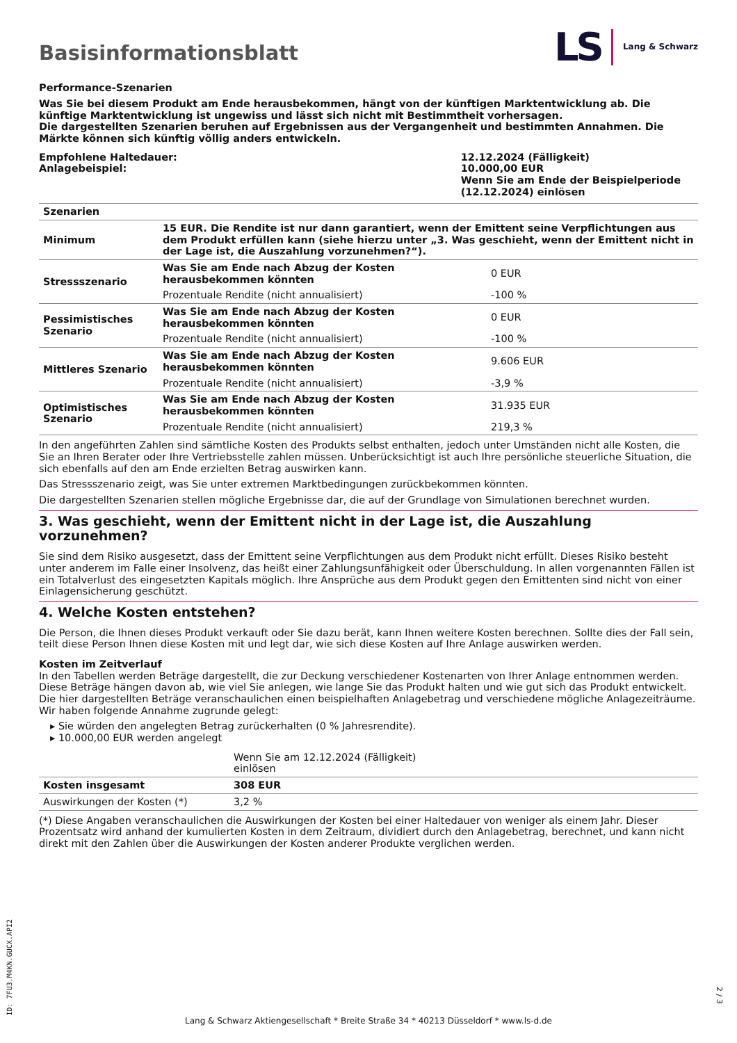Basisinformationsblatt
LS Lang & Schwarz
Performance-Szenarien
Was Sie bei diesem Produkt am Ende herausbekommen, hängt von der künftigen Marktentwicklung ab. Die künftige Marktentwicklung ist ungewiss und lässt sich nicht mit Bestimmtheit vorhersagen.
Die dargestellten Szenarien beruhen auf Ergebnissen aus der Vergangenheit und bestimmten Annahmen. Die Märkte können sich künftig völlig anders entwickeln.
| Empfohlene Haltedauer: Anlagebeispiel: | 12.12.2024 (Fälligkeit) 10.000,00 EUR Wenn Sie am Ende der Beispielperiode (12.12.2024) einlösen |
| Szenarien | | |
| Minimum | 15 EUR. Die Rendite ist nur dann garantiert, wenn der Emittent seine Verpflichtungen aus dem Produkt erfüllen kann (siehe hierzu unter „3. Was geschieht, wenn der Emittent nicht in der Lage ist, die Auszahlung vorzunehmen?“). | |
| Stressszenario | Was Sie am Ende nach Abzug der Kosten herausbekommen könnten | 0 EUR |
| | Prozentuale Rendite (nicht annualisiert) | -100 % |
| Pessimistisches Szenario | Was Sie am Ende nach Abzug der Kosten herausbekommen könnten | 0 EUR |
| | Prozentuale Rendite (nicht annualisiert) | -100 % |
| Mittleres Szenario | Was Sie am Ende nach Abzug der Kosten herausbekommen könnten | 9.606 EUR |
| | Prozentuale Rendite (nicht annualisiert) | -3,9 % |
| Optimistisches Szenario | Was Sie am Ende nach Abzug der Kosten herausbekommen könnten | 31.935 EUR |
| | Prozentuale Rendite (nicht annualisiert) | 219,3 % |
In den angeführten Zahlen sind sämtliche Kosten des Produkts selbst enthalten, jedoch unter Umständen nicht alle Kosten, die Sie an Ihren Berater oder Ihre Vertriebsstelle zahlen müssen. Unberücksichtigt ist auch Ihre persönliche steuerliche Situation, die sich ebenfalls auf den am Ende erzielten Betrag auswirken kann.
Das Stressszenario zeigt, was Sie unter extremen Marktbedingungen zurückbekommen könnten.
Die dargestellten Szenarien stellen mögliche Ergebnisse dar, die auf der Grundlage von Simulationen berechnet wurden.
3. Was geschieht, wenn der Emittent nicht in der Lage ist, die Auszahlung vorzunehmen?
Sie sind dem Risiko ausgesetzt, dass der Emittent seine Verpflichtungen aus dem Produkt nicht erfüllt. Dieses Risiko besteht unter anderem im Falle einer Insolvenz, das heißt einer Zahlungsunfähigkeit oder Überschuldung. In allen vorgenannten Fällen ist ein Totalverlust des eingesetzten Kapitals möglich. Ihre Ansprüche aus dem Produkt gegen den Emittenten sind nicht von einer Einlagensicherung geschützt.
4. Welche Kosten entstehen?
Die Person, die Ihnen dieses Produkt verkauft oder Sie dazu berät, kann Ihnen weitere Kosten berechnen. Sollte dies der Fall sein, teilt diese Person Ihnen diese Kosten mit und legt dar, wie sich diese Kosten auf Ihre Anlage auswirken werden.
Kosten im Zeitverlauf
In den Tabellen werden Beträge dargestellt, die zur Deckung verschiedener Kostenarten von Ihrer Anlage entnommen werden. Diese Beträge hängen davon ab, wie viel Sie anlegen, wie lange Sie das Produkt halten und wie gut sich das Produkt entwickelt. Die hier dargestellten Beträge veranschaulichen einen beispielhaften Anlagebetrag und verschiedene mögliche Anlagezeiträume.
Wir haben folgende Annahme zugrunde gelegt:
▸ Sie würden den angelegten Betrag zurückerhalten (0 % Jahresrendite).
▸ 10.000,00 EUR werden angelegt
| | Wenn Sie am 12.12.2024 (Fälligkeit) einlösen | |
| Kosten insgesamt | 308 EUR | |
| Auswirkungen der Kosten (*) | 3,2 % | |
(*) Diese Angaben veranschaulichen die Auswirkungen der Kosten bei einer Haltedauer von weniger als einem Jahr. Dieser Prozentsatz wird anhand der kumulierten Kosten in dem Zeitraum, dividiert durch den Anlagebetrag, berechnet, und kann nicht direkt mit den Zahlen über die Auswirkungen der Kosten anderer Produkte verglichen werden.
ID: 7FU3.M4KN.GUCX.API2
Lang & Schwarz Aktiengesellschaft * Breite Straße 34 * 40213 Düsseldorf * www.ls-d.de
2 / 3